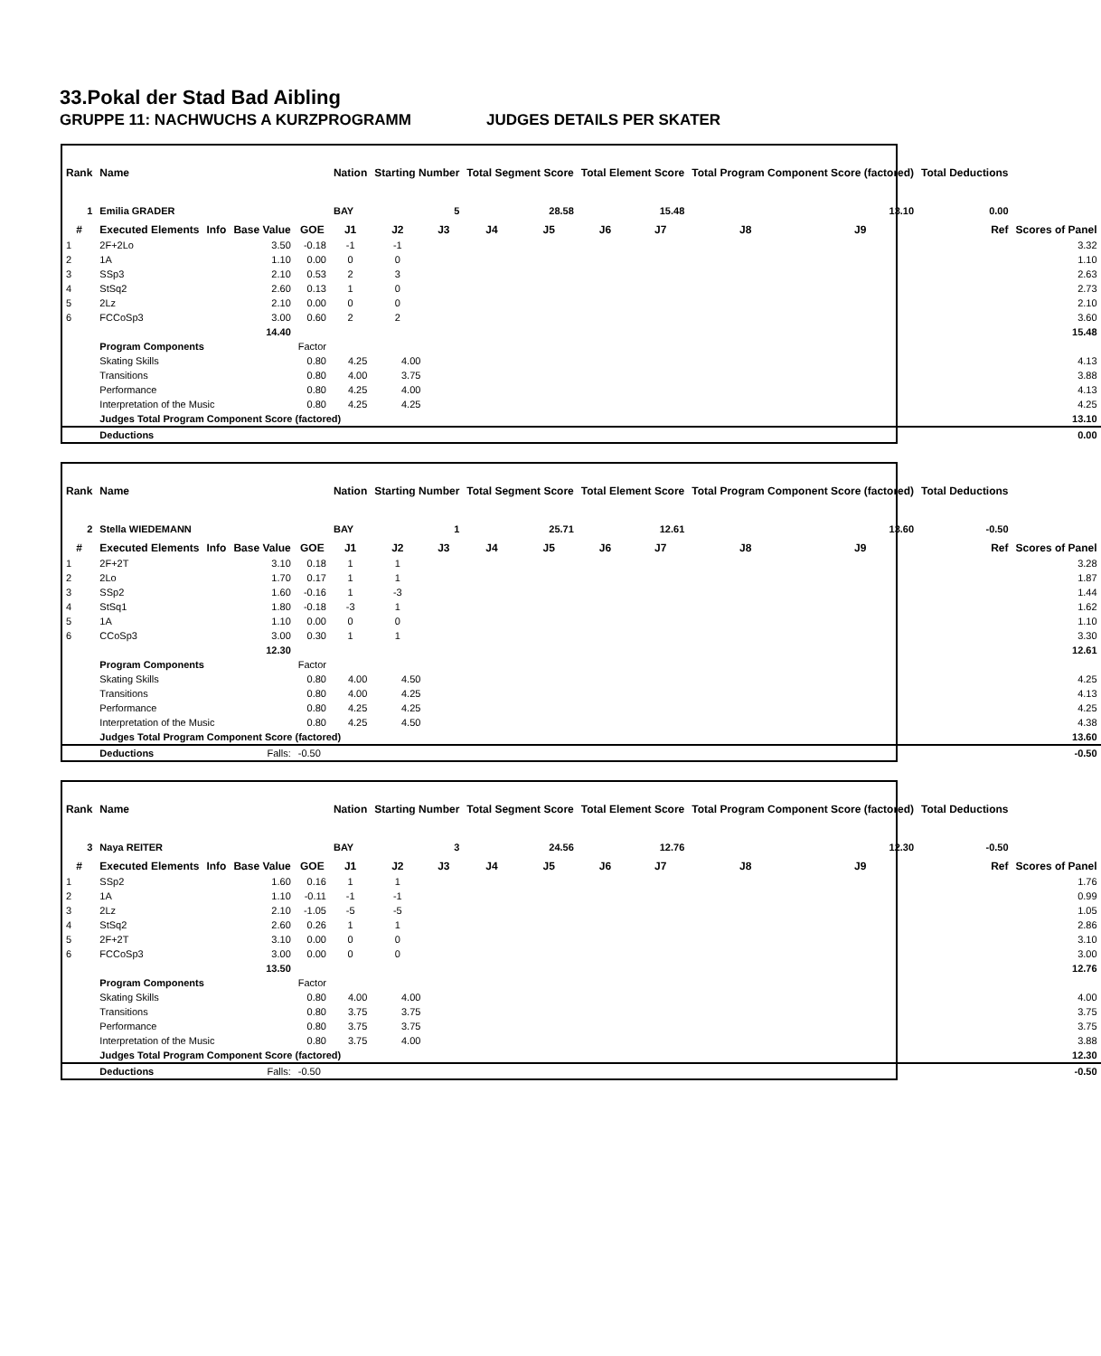33.Pokal der Stad Bad Aibling
GRUPPE 11: NACHWUCHS A KURZPROGRAMM JUDGES DETAILS PER SKATER
| Rank | Name | | | | Nation | Starting Number | | Total Segment Score | | Total Element Score | | Total Program Component Score (factored) | | | Total Deductions | |
| --- | --- | --- | --- | --- | --- | --- | --- | --- | --- | --- | --- | --- | --- | --- | --- | --- |
| 1 | Emilia GRADER | | | | BAY | 5 | | 28.58 | | 15.48 | | 13.10 | | | 0.00 | |
| # | Executed Elements | Info | Base Value | GOE | J1 | J2 | J3 | J4 | J5 | J6 | J7 | J8 | J9 | Ref | | Scores of Panel |
| 1 | 2F+2Lo | | 3.50 | -0.18 | -1 | -1 | | | | | | | | | | 3.32 |
| 2 | 1A | | 1.10 | 0.00 | 0 | 0 | | | | | | | | | | 1.10 |
| 3 | SSp3 | | 2.10 | 0.53 | 2 | 3 | | | | | | | | | | 2.63 |
| 4 | StSq2 | | 2.60 | 0.13 | 1 | 0 | | | | | | | | | | 2.73 |
| 5 | 2Lz | | 2.10 | 0.00 | 0 | 0 | | | | | | | | | | 2.10 |
| 6 | FCCoSp3 | | 3.00 | 0.60 | 2 | 2 | | | | | | | | | | 3.60 |
| | | | 14.40 | | | | | | | | | | | | | 15.48 |
| | Program Components | | | Factor | | | | | | | | | | | | |
| | Skating Skills | | | 0.80 | 4.25 | 4.00 | | | | | | | | | | 4.13 |
| | Transitions | | | 0.80 | 4.00 | 3.75 | | | | | | | | | | 3.88 |
| | Performance | | | 0.80 | 4.25 | 4.00 | | | | | | | | | | 4.13 |
| | Interpretation of the Music | | | 0.80 | 4.25 | 4.25 | | | | | | | | | | 4.25 |
| | Judges Total Program Component Score (factored) | | | | | | | | | | | | | | | 13.10 |
| | Deductions | | | | | | | | | | | | | | | 0.00 |
| Rank | Name | | | | Nation | Starting Number | | Total Segment Score | | Total Element Score | | Total Program Component Score (factored) | | | Total Deductions | |
| --- | --- | --- | --- | --- | --- | --- | --- | --- | --- | --- | --- | --- | --- | --- | --- | --- |
| 2 | Stella WIEDEMANN | | | | BAY | 1 | | 25.71 | | 12.61 | | 13.60 | | | -0.50 | |
| # | Executed Elements | Info | Base Value | GOE | J1 | J2 | J3 | J4 | J5 | J6 | J7 | J8 | J9 | Ref | | Scores of Panel |
| 1 | 2F+2T | | 3.10 | 0.18 | 1 | 1 | | | | | | | | | | 3.28 |
| 2 | 2Lo | | 1.70 | 0.17 | 1 | 1 | | | | | | | | | | 1.87 |
| 3 | SSp2 | | 1.60 | -0.16 | 1 | -3 | | | | | | | | | | 1.44 |
| 4 | StSq1 | | 1.80 | -0.18 | -3 | 1 | | | | | | | | | | 1.62 |
| 5 | 1A | | 1.10 | 0.00 | 0 | 0 | | | | | | | | | | 1.10 |
| 6 | CCoSp3 | | 3.00 | 0.30 | 1 | 1 | | | | | | | | | | 3.30 |
| | | | 12.30 | | | | | | | | | | | | | 12.61 |
| | Program Components | | | Factor | | | | | | | | | | | | |
| | Skating Skills | | | 0.80 | 4.00 | 4.50 | | | | | | | | | | 4.25 |
| | Transitions | | | 0.80 | 4.00 | 4.25 | | | | | | | | | | 4.13 |
| | Performance | | | 0.80 | 4.25 | 4.25 | | | | | | | | | | 4.25 |
| | Interpretation of the Music | | | 0.80 | 4.25 | 4.50 | | | | | | | | | | 4.38 |
| | Judges Total Program Component Score (factored) | | | | | | | | | | | | | | | 13.60 |
| | Deductions | | Falls: | -0.50 | | | | | | | | | | | | -0.50 |
| Rank | Name | | | | Nation | Starting Number | | Total Segment Score | | Total Element Score | | Total Program Component Score (factored) | | | Total Deductions | |
| --- | --- | --- | --- | --- | --- | --- | --- | --- | --- | --- | --- | --- | --- | --- | --- | --- |
| 3 | Naya REITER | | | | BAY | 3 | | 24.56 | | 12.76 | | 12.30 | | | -0.50 | |
| # | Executed Elements | Info | Base Value | GOE | J1 | J2 | J3 | J4 | J5 | J6 | J7 | J8 | J9 | Ref | | Scores of Panel |
| 1 | SSp2 | | 1.60 | 0.16 | 1 | 1 | | | | | | | | | | 1.76 |
| 2 | 1A | | 1.10 | -0.11 | -1 | -1 | | | | | | | | | | 0.99 |
| 3 | 2Lz | | 2.10 | -1.05 | -5 | -5 | | | | | | | | | | 1.05 |
| 4 | StSq2 | | 2.60 | 0.26 | 1 | 1 | | | | | | | | | | 2.86 |
| 5 | 2F+2T | | 3.10 | 0.00 | 0 | 0 | | | | | | | | | | 3.10 |
| 6 | FCCoSp3 | | 3.00 | 0.00 | 0 | 0 | | | | | | | | | | 3.00 |
| | | | 13.50 | | | | | | | | | | | | | 12.76 |
| | Program Components | | | Factor | | | | | | | | | | | | |
| | Skating Skills | | | 0.80 | 4.00 | 4.00 | | | | | | | | | | 4.00 |
| | Transitions | | | 0.80 | 3.75 | 3.75 | | | | | | | | | | 3.75 |
| | Performance | | | 0.80 | 3.75 | 3.75 | | | | | | | | | | 3.75 |
| | Interpretation of the Music | | | 0.80 | 3.75 | 4.00 | | | | | | | | | | 3.88 |
| | Judges Total Program Component Score (factored) | | | | | | | | | | | | | | | 12.30 |
| | Deductions | | Falls: | -0.50 | | | | | | | | | | | | -0.50 |